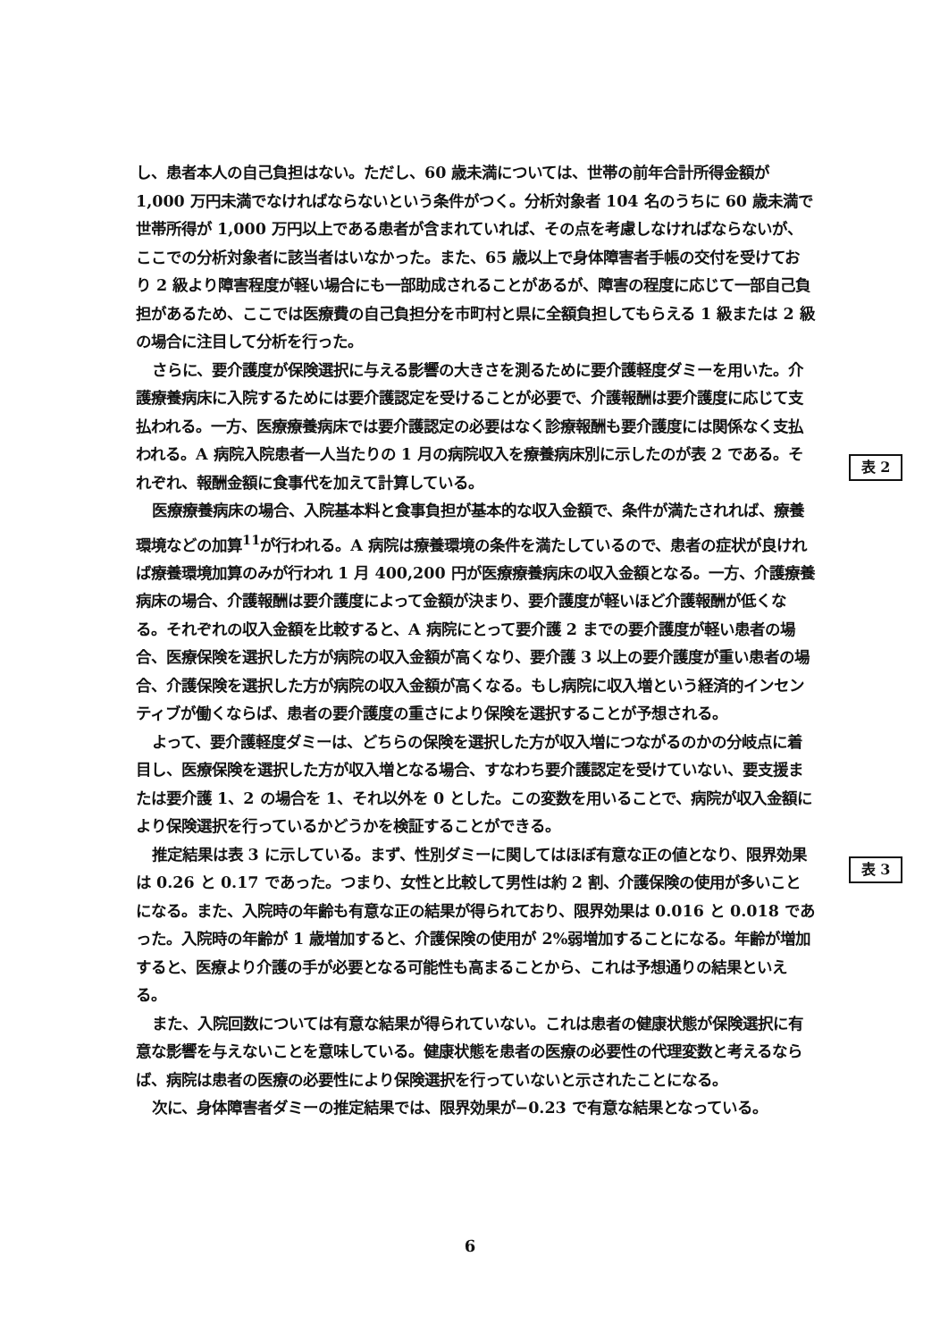し、患者本人の自己負担はない。ただし、60 歳未満については、世帯の前年合計所得金額が 1,000 万円未満でなければならないという条件がつく。分析対象者 104 名のうちに 60 歳未満で世帯所得が 1,000 万円以上である患者が含まれていれば、その点を考慮しなければならないが、ここでの分析対象者に該当者はいなかった。また、65 歳以上で身体障害者手帳の交付を受けており 2 級より障害程度が軽い場合にも一部助成されることがあるが、障害の程度に応じて一部自己負担があるため、ここでは医療費の自己負担分を市町村と県に全額負担してもらえる 1 級または 2 級の場合に注目して分析を行った。
さらに、要介護度が保険選択に与える影響の大きさを測るために要介護軽度ダミーを用いた。介護療養病床に入院するためには要介護認定を受けることが必要で、介護報酬は要介護度に応じて支払われる。一方、医療療養病床では要介護認定の必要はなく診療報酬も要介護度には関係なく支払われる。A 病院入院患者一人当たりの 1 月の病院収入を療養病床別に示したのが表 2 である。それぞれ、報酬金額に食事代を加えて計算している。
医療療養病床の場合、入院基本料と食事負担が基本的な収入金額で、条件が満たされれば、療養環境などの加算<sup>11</sup>が行われる。A 病院は療養環境の条件を満たしているので、患者の症状が良ければ療養環境加算のみが行われ 1 月 400,200 円が医療療養病床の収入金額となる。一方、介護療養病床の場合、介護報酬は要介護度によって金額が決まり、要介護度が軽いほど介護報酬が低くなる。それぞれの収入金額を比較すると、A 病院にとって要介護 2 までの要介護度が軽い患者の場合、医療保険を選択した方が病院の収入金額が高くなり、要介護 3 以上の要介護度が重い患者の場合、介護保険を選択した方が病院の収入金額が高くなる。もし病院に収入増という経済的インセンティブが働くならば、患者の要介護度の重さにより保険を選択することが予想される。
よって、要介護軽度ダミーは、どちらの保険を選択した方が収入増につながるのかの分岐点に着目し、医療保険を選択した方が収入増となる場合、すなわち要介護認定を受けていない、要支援または要介護 1、2 の場合を 1、それ以外を 0 とした。この変数を用いることで、病院が収入金額により保険選択を行っているかどうかを検証することができる。
推定結果は表 3 に示している。まず、性別ダミーに関してはほぼ有意な正の値となり、限界効果は 0.26 と 0.17 であった。つまり、女性と比較して男性は約 2 割、介護保険の使用が多いことになる。また、入院時の年齢も有意な正の結果が得られており、限界効果は 0.016 と 0.018 であった。入院時の年齢が 1 歳増加すると、介護保険の使用が 2%弱増加することになる。年齢が増加すると、医療より介護の手が必要となる可能性も高まることから、これは予想通りの結果といえる。
また、入院回数については有意な結果が得られていない。これは患者の健康状態が保険選択に有意な影響を与えないことを意味している。健康状態を患者の医療の必要性の代理変数と考えるならば、病院は患者の医療の必要性により保険選択を行っていないと示されたことになる。
次に、身体障害者ダミーの推定結果では、限界効果が−0.23 で有意な結果となっている。
表 2
表 3
6